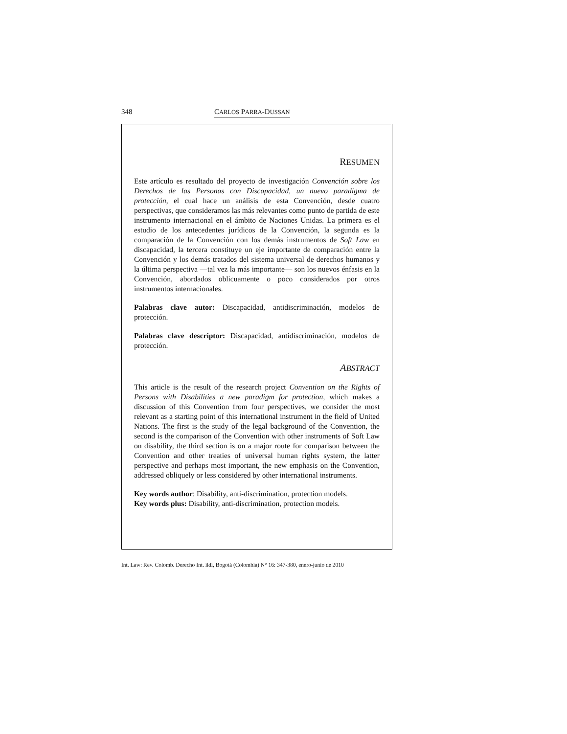348 CARLOS PARRA-DUSSAN
RESUMEN
Este artículo es resultado del proyecto de investigación Convención sobre los Derechos de las Personas con Discapacidad, un nuevo paradigma de protección, el cual hace un análisis de esta Convención, desde cuatro perspectivas, que consideramos las más relevantes como punto de partida de este instrumento internacional en el ámbito de Naciones Unidas. La primera es el estudio de los antecedentes jurídicos de la Convención, la segunda es la comparación de la Convención con los demás instrumentos de Soft Law en discapacidad, la tercera constituye un eje importante de comparación entre la Convención y los demás tratados del sistema universal de derechos humanos y la última perspectiva —tal vez la más importante— son los nuevos énfasis en la Convención, abordados oblicuamente o poco considerados por otros instrumentos internacionales.
Palabras clave autor: Discapacidad, antidiscriminación, modelos de protección.
Palabras clave descriptor: Discapacidad, antidiscriminación, modelos de protección.
ABSTRACT
This article is the result of the research project Convention on the Rights of Persons with Disabilities a new paradigm for protection, which makes a discussion of this Convention from four perspectives, we consider the most relevant as a starting point of this international instrument in the field of United Nations. The first is the study of the legal background of the Convention, the second is the comparison of the Convention with other instruments of Soft Law on disability, the third section is on a major route for comparison between the Convention and other treaties of universal human rights system, the latter perspective and perhaps most important, the new emphasis on the Convention, addressed obliquely or less considered by other international instruments.
Key words author: Disability, anti-discrimination, protection models.
Key words plus: Disability, anti-discrimination, protection models.
Int. Law: Rev. Colomb. Derecho Int. ildi, Bogotá (Colombia) N° 16: 347-380, enero-junio de 2010